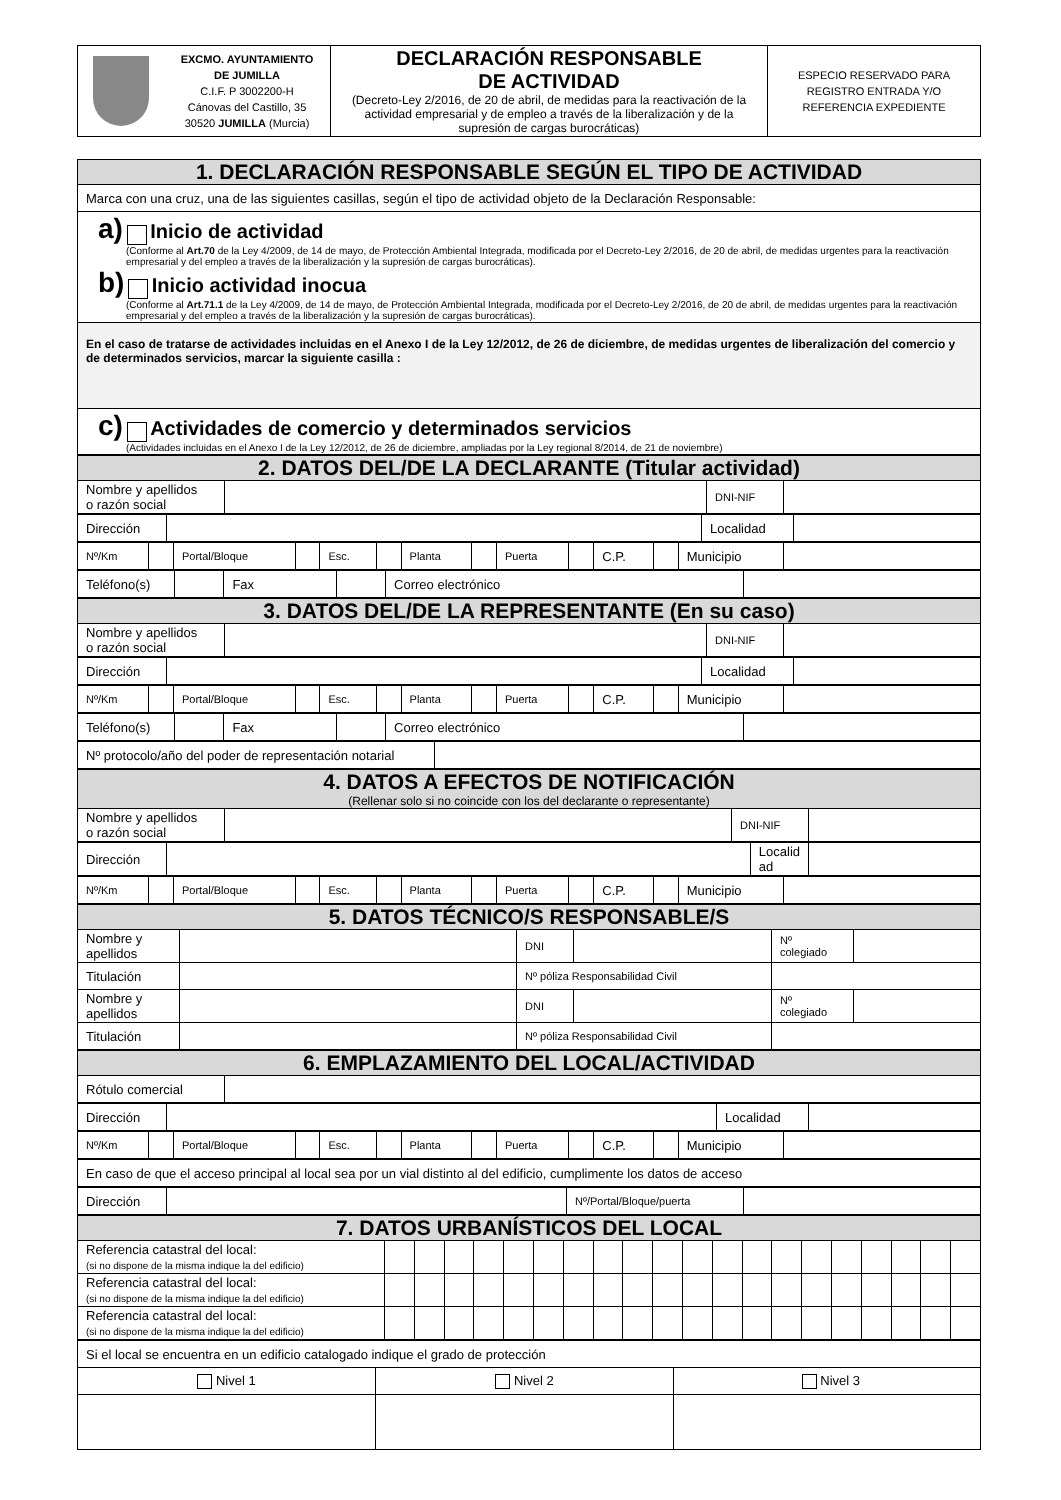| | EXCMO. AYUNTAMIENTO DE JUMILLA C.I.F. P 3002200-H Cánovas del Castillo, 35 30520 JUMILLA (Murcia) | DECLARACIÓN RESPONSABLE DE ACTIVIDAD (Decreto-Ley 2/2016, de 20 de abril, de medidas para la reactivación de la actividad empresarial y de empleo a través de la liberalización y de la supresión de cargas burocráticas) | ESPECIO RESERVADO PARA REGISTRO ENTRADA Y/O REFERENCIA EXPEDIENTE |
| 1. DECLARACIÓN RESPONSABLE SEGÚN EL TIPO DE ACTIVIDAD |
| Marca con una cruz, una de las siguientes casillas, según el tipo de actividad objeto de la Declaración Responsable: |
| a) Inicio de actividad (Conforme al Art.70 de la Ley 4/2009, de 14 de mayo, de Protección Ambiental Integrada, modificada por el Decreto-Ley 2/2016, de 20 de abril, de medidas urgentes para la reactivación empresarial y del empleo a través de la liberalización y la supresión de cargas burocráticas). b) Inicio actividad inocua (Conforme al Art.71.1 de la Ley 4/2009, de 14 de mayo, de Protección Ambiental Integrada, modificada por el Decreto-Ley 2/2016, de 20 de abril, de medidas urgentes para la reactivación empresarial y del empleo a través de la liberalización y la supresión de cargas burocráticas). |
| En el caso de tratarse de actividades incluidas en el Anexo I de la Ley 12/2012, de 26 de diciembre, de medidas urgentes de liberalización del comercio y de determinados servicios, marcar la siguiente casilla : |
| c) Actividades de comercio y determinados servicios (Actividades incluidas en el Anexo I de la Ley 12/2012, de 26 de diciembre, ampliadas por la Ley regional 8/2014, de 21 de noviembre) |
| 2. DATOS DEL/DE LA DECLARANTE (Titular actividad) | | | |
| Nombre y apellidos o razón social | | DNI-NIF | |
| Dirección | | Localidad | |
| Nº/Km | | Portal/Bloque | | Esc. | | Planta | | Puerta | | C.P. | | Municipio | |
| Teléfono(s) | | Fax | | Correo electrónico | |
| 3. DATOS DEL/DE LA REPRESENTANTE (En su caso) | | | |
| Nombre y apellidos o razón social | | DNI-NIF | |
| Dirección | | Localidad | |
| Nº/Km | | Portal/Bloque | | Esc. | | Planta | | Puerta | | C.P. | | Municipio | |
| Teléfono(s) | | Fax | | Correo electrónico | |
| Nº protocolo/año del poder de representación notarial | |
| 4. DATOS A EFECTOS DE NOTIFICACIÓN (Rellenar solo si no coincide con los del declarante o representante) | | | |
| Nombre y apellidos o razón social | | DNI-NIF | |
| Dirección | | Localid ad | |
| Nº/Km | | Portal/Bloque | | Esc. | | Planta | | Puerta | | C.P. | | Municipio | |
| 5. DATOS TÉCNICO/S RESPONSABLE/S | | | | | |
| Nombre y apellidos | | DNI | | Nº colegiado | |
| Titulación | | Nº póliza Responsabilidad Civil | | | |
| Nombre y apellidos | | DNI | | Nº colegiado | |
| Titulación | | Nº póliza Responsabilidad Civil | | | |
| 6. EMPLAZAMIENTO DEL LOCAL/ACTIVIDAD | |
| Rótulo comercial | |
| Dirección | | Localidad | |
| Nº/Km | | Portal/Bloque | | Esc. | | Planta | | Puerta | | C.P. | | Municipio | |
| En caso de que el acceso principal al local sea por un vial distinto al del edificio, cumplimente los datos de acceso |
| Dirección | | Nº/Portal/Bloque/puerta | |
| 7. DATOS URBANÍSTICOS DEL LOCAL | | | | | | | | | | | | | | | | | | | | |
| Referencia catastral del local: (si no dispone de la misma indique la del edificio) | | | | | | | | | | | | | | | | | | | | |
| Referencia catastral del local: (si no dispone de la misma indique la del edificio) | | | | | | | | | | | | | | | | | | | | |
| Referencia catastral del local: (si no dispone de la misma indique la del edificio) | | | | | | | | | | | | | | | | | | | | |
| Si el local se encuentra en un edificio catalogado indique el grado de protección | | |
| Nivel 1 | Nivel 2 | Nivel 3 |